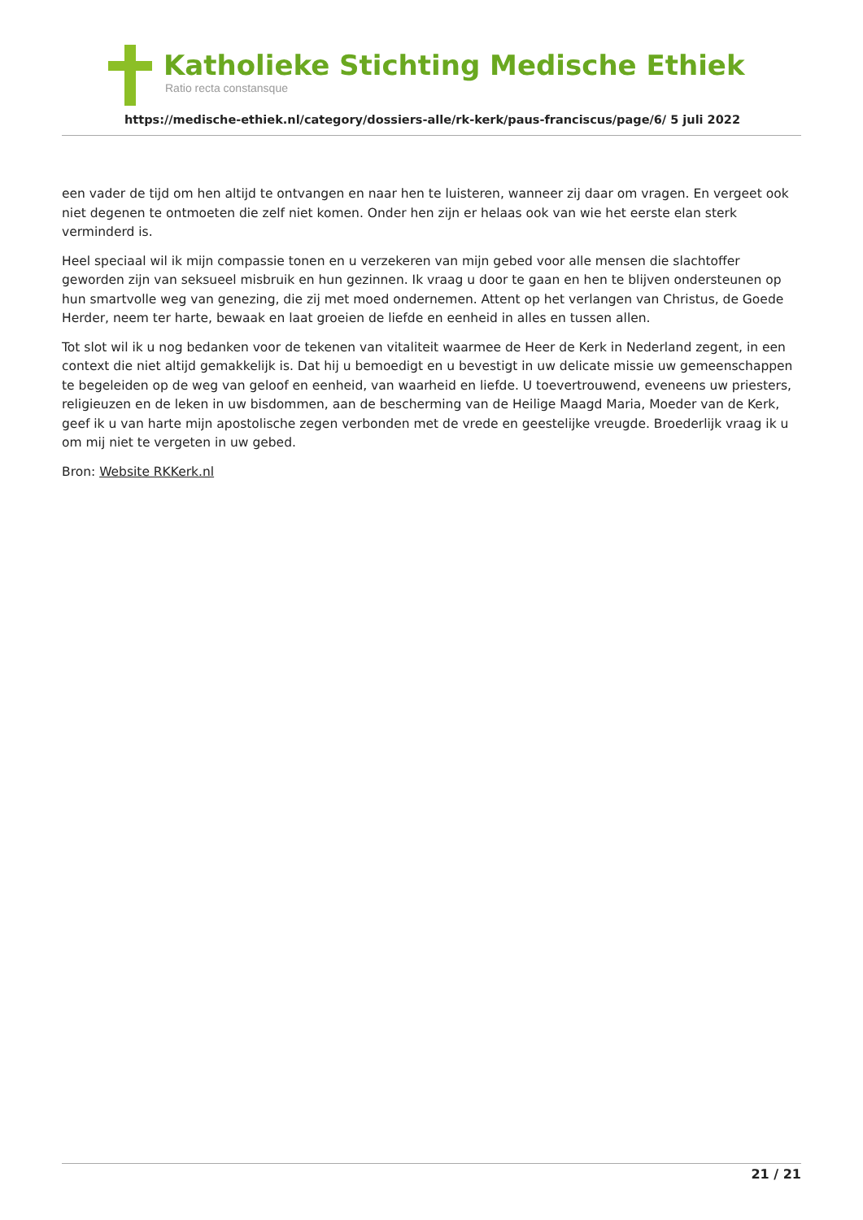Katholieke Stichting Medische Ethiek
Ratio recta constansque
https://medische-ethiek.nl/category/dossiers-alle/rk-kerk/paus-franciscus/page/6/ 5 juli 2022
een vader de tijd om hen altijd te ontvangen en naar hen te luisteren, wanneer zij daar om vragen. En vergeet ook niet degenen te ontmoeten die zelf niet komen. Onder hen zijn er helaas ook van wie het eerste elan sterk verminderd is.
Heel speciaal wil ik mijn compassie tonen en u verzekeren van mijn gebed voor alle mensen die slachtoffer geworden zijn van seksueel misbruik en hun gezinnen. Ik vraag u door te gaan en hen te blijven ondersteunen op hun smartvolle weg van genezing, die zij met moed ondernemen. Attent op het verlangen van Christus, de Goede Herder, neem ter harte, bewaak en laat groeien de liefde en eenheid in alles en tussen allen.
Tot slot wil ik u nog bedanken voor de tekenen van vitaliteit waarmee de Heer de Kerk in Nederland zegent, in een context die niet altijd gemakkelijk is. Dat hij u bemoedigt en u bevestigt in uw delicate missie uw gemeenschappen te begeleiden op de weg van geloof en eenheid, van waarheid en liefde. U toevertrouwend, eveneens uw priesters, religieuzen en de leken in uw bisdommen, aan de bescherming van de Heilige Maagd Maria, Moeder van de Kerk, geef ik u van harte mijn apostolische zegen verbonden met de vrede en geestelijke vreugde. Broederlijk vraag ik u om mij niet te vergeten in uw gebed.
Bron: Website RKKerk.nl
21 / 21